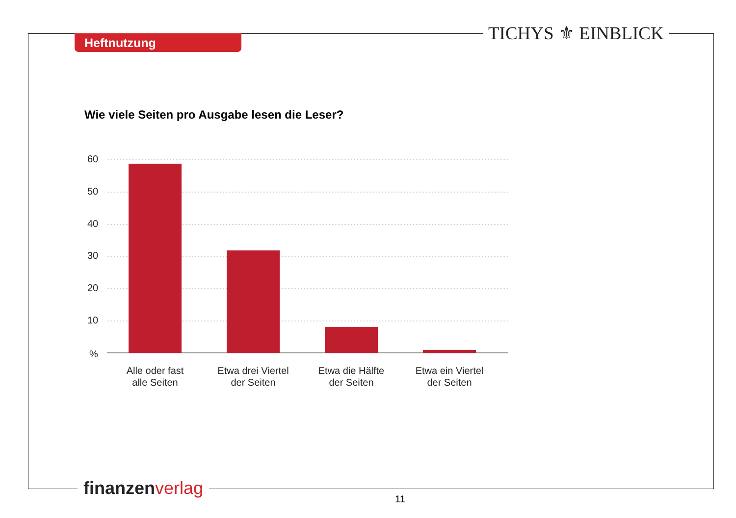Heftnutzung TICHYS ⚜ EINBLICK
Wie viele Seiten pro Ausgabe lesen die Leser?
60
50
40
30
20
10
%
Alle oder fast
alle Seiten
Etwa drei Viertel
der Seiten
Etwa die Hälfte
der Seiten
Etwa ein Viertel
der Seiten
finanzen verlag
11